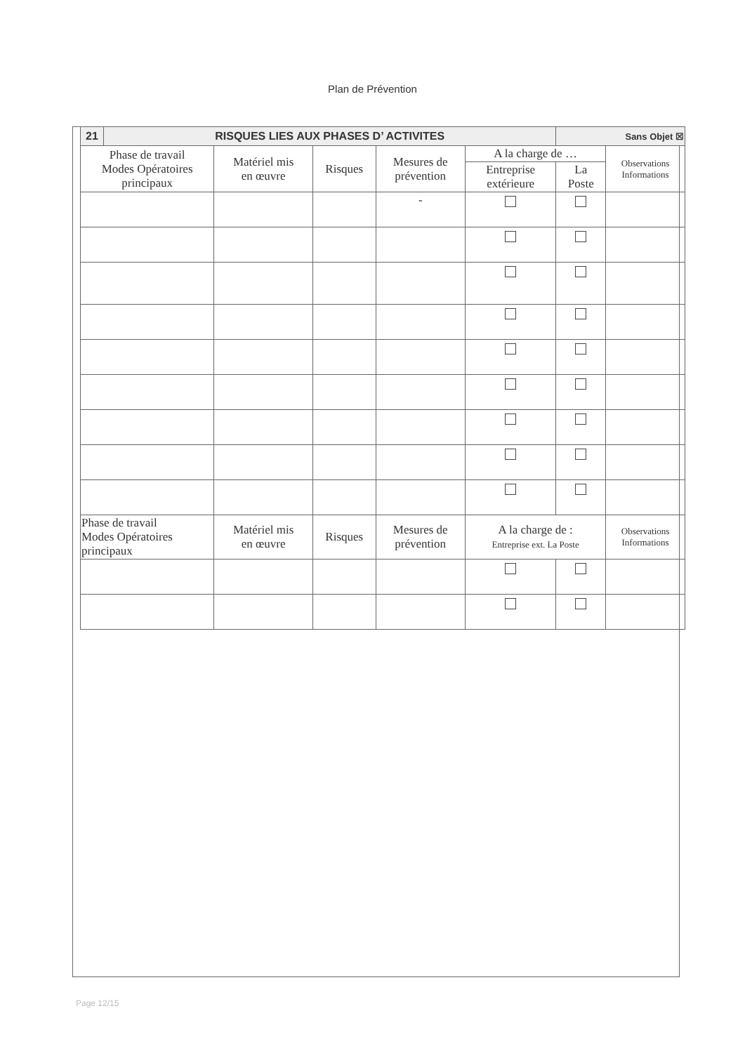Plan de Prévention
| 21 | RISQUES LIES AUX PHASES D’ ACTIVITES | | | | | Sans Objet ☒ | |
| Phase de travail Modes Opératoires principaux | | Matériel mis en œuvre | Risques | Mesures de prévention | A la charge de … | | Observations Informations |
| | | | | | Entreprise extérieure | La Poste | |
| | | | | - | | | |
| Phase de travail Modes Opératoires principaux | | Matériel mis en œuvre | Risques | Mesures de prévention | A la charge de : Entreprise ext. La Poste | | Observations Informations |
Page 12/15